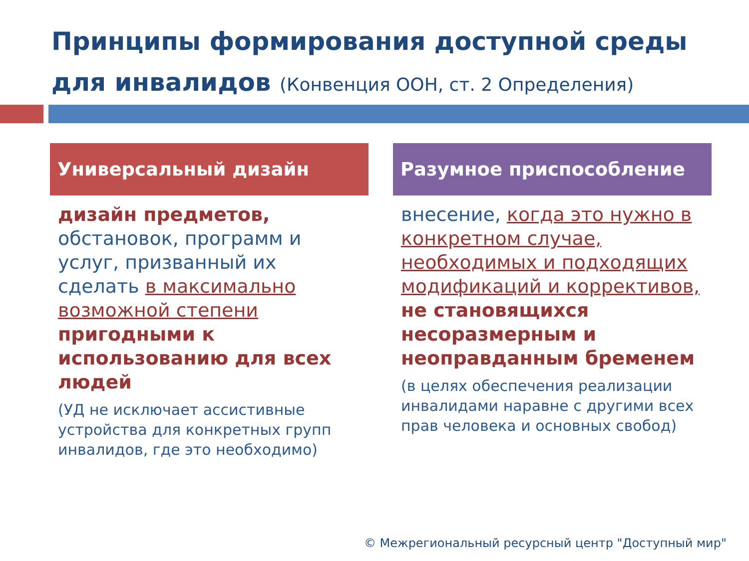Принципы формирования доступной среды для инвалидов (Конвенция ООН, ст. 2 Определения)
Универсальный дизайн
дизайн предметов, обстановок, программ и услуг, призванный их сделать в максимально возможной степени пригодными к использованию для всех людей
(УД не исключает ассистивные устройства для конкретных групп инвалидов, где это необходимо)
Разумное приспособление
внесение, когда это нужно в конкретном случае, необходимых и подходящих модификаций и коррективов, не становящихся несоразмерным и неоправданным бременем
(в целях обеспечения реализации инвалидами наравне с другими всех прав человека и основных свобод)
© Межрегиональный ресурсный центр "Доступный мир"